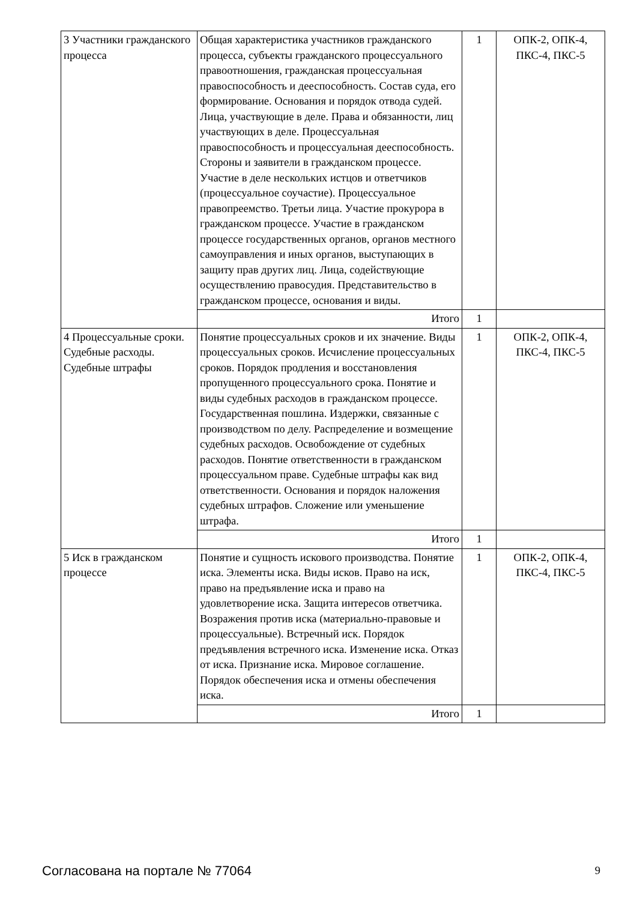| 3 Участники гражданского процесса | Общая характеристика участников гражданского процесса, субъекты гражданского процессуального правоотношения, гражданская процессуальная правоспособность и дееспособность. Состав суда, его формирование. Основания и порядок отвода судей. Лица, участвующие в деле. Права и обязанности, лиц участвующих в деле. Процессуальная правоспособность и процессуальная дееспособность. Стороны и заявители в гражданском процессе. Участие в деле нескольких истцов и ответчиков (процессуальное соучастие). Процессуальное правопреемство. Третьи лица. Участие прокурора в гражданском процессе. Участие в гражданском процессе государственных органов, органов местного самоуправления и иных органов, выступающих в защиту прав других лиц. Лица, содействующие осуществлению правосудия. Представительство в гражданском процессе, основания и виды. | 1 | ОПК-2, ОПК-4, ПКС-4, ПКС-5 |
| | Итого | 1 | |
| 4 Процессуальные сроки. Судебные расходы. Судебные штрафы | Понятие процессуальных сроков и их значение. Виды процессуальных сроков. Исчисление процессуальных сроков. Порядок продления и восстановления пропущенного процессуального срока. Понятие и виды судебных расходов в гражданском процессе. Государственная пошлина. Издержки, связанные с производством по делу. Распределение и возмещение судебных расходов. Освобождение от судебных расходов. Понятие ответственности в гражданском процессуальном праве. Судебные штрафы как вид ответственности. Основания и порядок наложения судебных штрафов. Сложение или уменьшение штрафа. | 1 | ОПК-2, ОПК-4, ПКС-4, ПКС-5 |
| | Итого | 1 | |
| 5 Иск в гражданском процессе | Понятие и сущность искового производства. Понятие иска. Элементы иска. Виды исков. Право на иск, право на предъявление иска и право на удовлетворение иска. Защита интересов ответчика. Возражения против иска (материально-правовые и процессуальные). Встречный иск. Порядок предъявления встречного иска. Изменение иска. Отказ от иска. Признание иска. Мировое соглашение. Порядок обеспечения иска и отмены обеспечения иска. | 1 | ОПК-2, ОПК-4, ПКС-4, ПКС-5 |
| | Итого | 1 | |
Согласована на портале № 77064 9